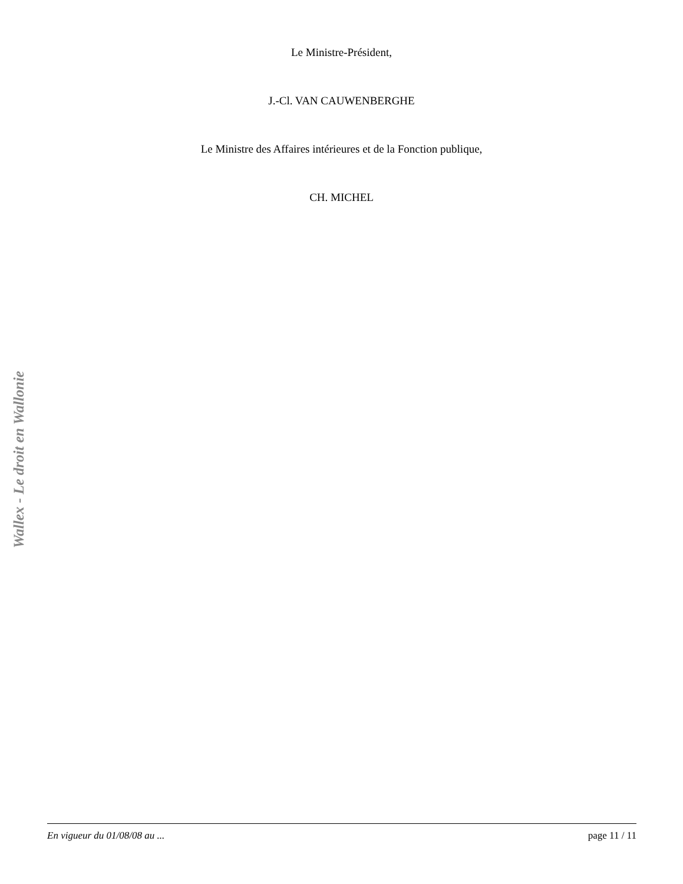Le Ministre-Président,
J.-Cl. VAN CAUWENBERGHE
Le Ministre des Affaires intérieures et de la Fonction publique,
CH. MICHEL
Wallex - Le droit en Wallonie
En vigueur du 01/08/08 au ... page 11 / 11